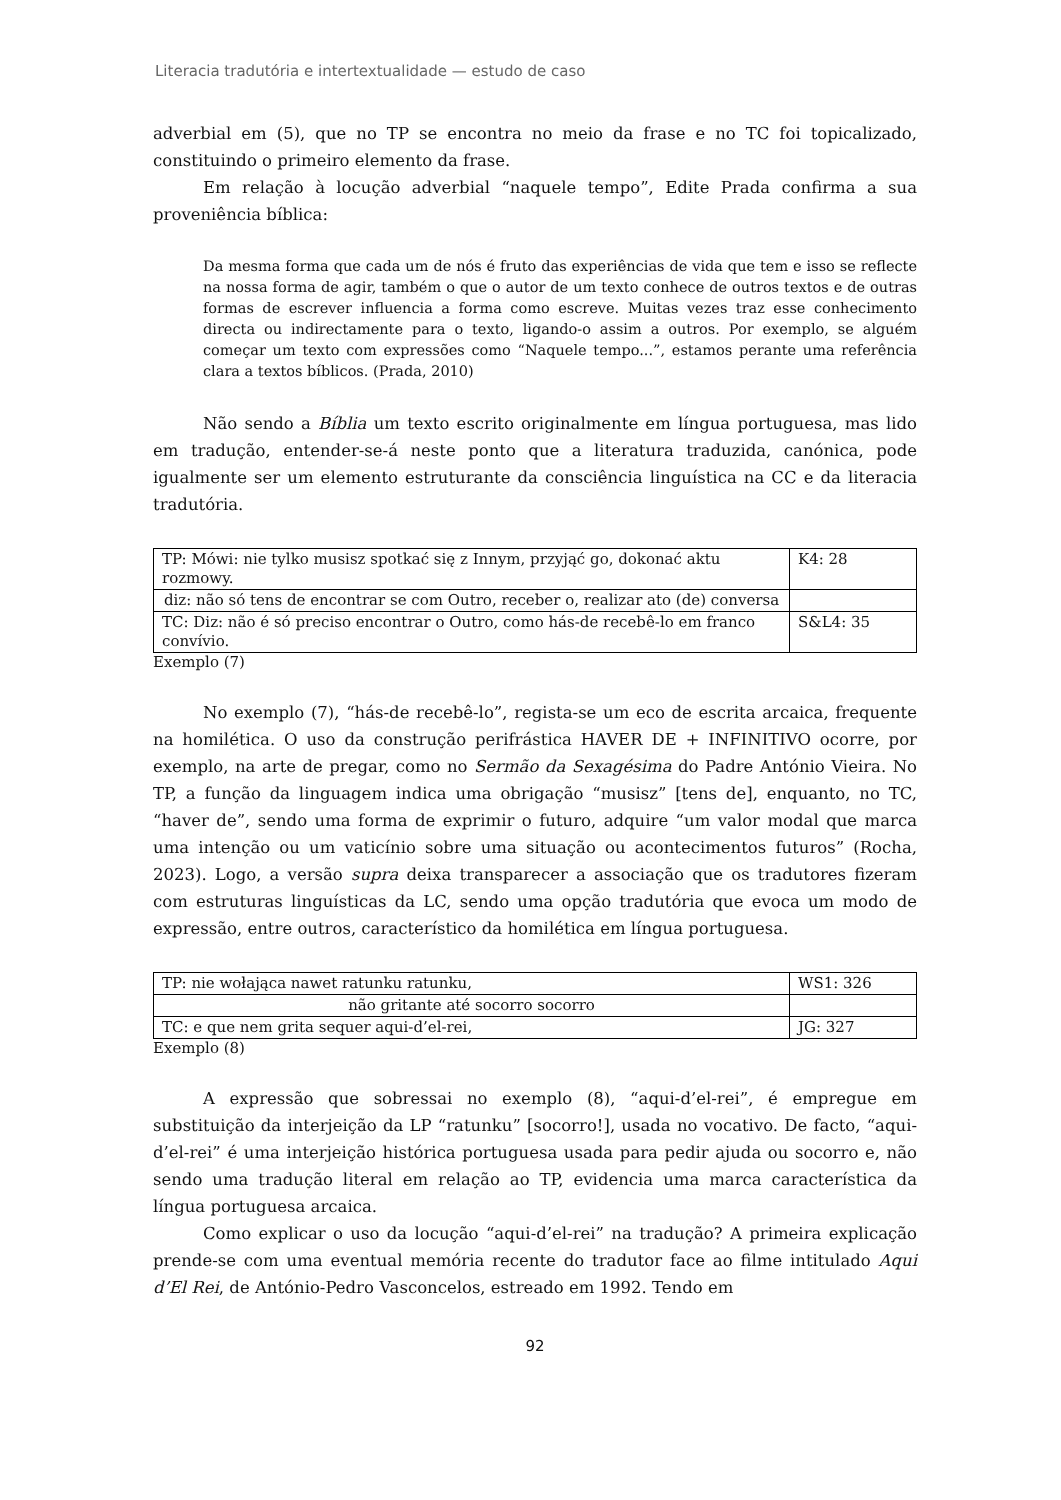Literacia tradutória e intertextualidade — estudo de caso
adverbial em (5), que no TP se encontra no meio da frase e no TC foi topicalizado, constituindo o primeiro elemento da frase.
Em relação à locução adverbial “naquele tempo”, Edite Prada confirma a sua proveniência bíblica:
Da mesma forma que cada um de nós é fruto das experiências de vida que tem e isso se reflecte na nossa forma de agir, também o que o autor de um texto conhece de outros textos e de outras formas de escrever influencia a forma como escreve. Muitas vezes traz esse conhecimento directa ou indirectamente para o texto, ligando-o assim a outros. Por exemplo, se alguém começar um texto com expressões como “Naquele tempo...”, estamos perante uma referência clara a textos bíblicos. (Prada, 2010)
Não sendo a Bíblia um texto escrito originalmente em língua portuguesa, mas lido em tradução, entender-se-á neste ponto que a literatura traduzida, canónica, pode igualmente ser um elemento estruturante da consciência linguística na CC e da literacia tradutória.
| TP: Mówi: nie tylko musisz spotkać się z Innym, przyjąć go, dokonać aktu rozmowy. | K4: 28 |
| diz: não só tens de encontrar se com Outro, receber o, realizar ato (de) conversa | |
| TC: Diz: não é só preciso encontrar o Outro, como hás-de recebê-lo em franco convívio. | S&L4: 35 |
Exemplo (7)
No exemplo (7), “hás-de recebê-lo”, regista-se um eco de escrita arcaica, frequente na homilética. O uso da construção perifrástica HAVER DE + INFINITIVO ocorre, por exemplo, na arte de pregar, como no Sermão da Sexagésima do Padre António Vieira. No TP, a função da linguagem indica uma obrigação “musisz” [tens de], enquanto, no TC, “haver de”, sendo uma forma de exprimir o futuro, adquire “um valor modal que marca uma intenção ou um vaticínio sobre uma situação ou acontecimentos futuros” (Rocha, 2023). Logo, a versão supra deixa transparecer a associação que os tradutores fizeram com estruturas linguísticas da LC, sendo uma opção tradutória que evoca um modo de expressão, entre outros, característico da homilética em língua portuguesa.
| TP: nie wołająca nawet ratunku ratunku, | WS1: 326 |
| não gritante até socorro socorro | |
| TC: e que nem grita sequer aqui-d’el-rei, | JG: 327 |
Exemplo (8)
A expressão que sobressai no exemplo (8), “aqui-d’el-rei”, é empregue em substituição da interjeição da LP “ratunku” [socorro!], usada no vocativo. De facto, “aqui-d’el-rei” é uma interjeição histórica portuguesa usada para pedir ajuda ou socorro e, não sendo uma tradução literal em relação ao TP, evidencia uma marca característica da língua portuguesa arcaica.
Como explicar o uso da locução “aqui-d’el-rei” na tradução? A primeira explicação prende-se com uma eventual memória recente do tradutor face ao filme intitulado Aqui d’El Rei, de António-Pedro Vasconcelos, estreado em 1992. Tendo em
92